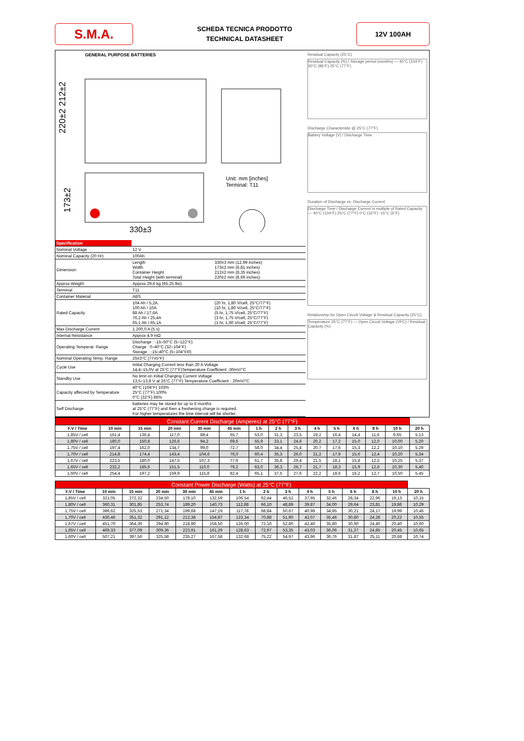S.M.A.
SCHEDA TECNICA PRODOTTO
TECHNICAL DATASHEET
12V 100AH
GENERAL PURPOSE BATTERIES
220±2 212±2
173±2
330±3
Unit: mm [inches]
Terminal: T11
| Specification | | |
| Nominal Voltage | 12 V | |
| Nominal Capacity (20 Hr) | 100Ah | |
| Dimension | Length Width Container Height Total Height (with terminal) | 330±3 mm (12,99 inches) 173±2 mm (6,81 inches) 212±2 mm (8,35 inches) 220±2 mm (8,66 inches) |
| Approx Weight | Approx 29,6 kg (65,25 lbs) | |
| Terminal | T11 | |
| Container Material | ABS | |
| Rated Capacity | 104 Ah / 5,2A 100 Ah / 10A 88 Ah / 17,6A 76,2 Ah / 25,4A 65,1 Ah / 65,1A | (20 hr, 1,80 V/cell, 25°C/77°F) (10 hr, 1,80 V/cell, 25°C/77°F) (5 hr, 1,75 V/cell, 25°C/77°F) (3 hr, 1,75 V/cell, 25°C/77°F) (1 hr, 1,60 V/cell, 25°C/77°F) |
| Max Discharge Current | 1.200,0 A (5 s) | |
| Internal Resistance | Approx 4,9 mΩ | |
| Operating Temperat. Range | Discharge : -15÷50°C (5÷122°F) Charge : 0÷40°C (32÷104°F) Storage : -15÷40°C (5÷104°FR) | |
| Nominal Operating Temp. Range | 25±3°C (77±5°F) | |
| Cycle Use | Initial Charging Current less than 20 A Voltage 14,4÷15,0V at 25°C (77°F)Temperature Coefficient -30mV/°C | |
| Standby Use | No limit on Initial Charging Current Voltage 13,5÷13,8 V at 25°C (77°F) Temperature Coefficient - 20mV/°C | |
| Capacity affecred by Temperature | 40°C (104°F) 103% 25°C (77°F) 100% 0°C (32°F) 86% | |
| Self Discharge | batteries may be stored for up to 6 months at 25°C (77°F) and then a freshening charge is required. For higher temperatures the time interval will be shorter. | |
Residual Capacity (25°C)
Residual Capacity (%) / Storage period (months) — 40°C (104°F) 30°C (86°F) 25°C (77°F)
Discharge Characteristic @ 25°C (77°F)
Battery Voltage (V) / Discharge Time
Duration of Discharge vs. Discharge Current
Discharge Time / Discharge Current in multiple of Rated Capacity — 40°C (104°F) 25°C (77°F) 0°C (32°F) -15°C (5°F)
Relationship for Open Circuit Voltage & Residual Capacity (25°C)
Temperature 25°C (77°F) — Open Circuit Voltage (VPC) / Residual Capacity (%)
| Constant Current Discharge (Amperes) at 25°C (77°F) | | | | | | | | | | | | | | |
| F.V / Time | 10 min | 15 min | 20 min | 30 min | 45 min | 1 h | 2 h | 3 h | 4 h | 5 h | 6 h | 8 h | 10 h | 20 h |
| 1,85V / cell | 161,4 | 136,4 | 117,0 | 88,4 | 65,7 | 53,0 | 31,3 | 23,5 | 19,2 | 16,4 | 14,4 | 11,6 | 9,65 | 5,13 |
| 1,80V / cell | 180,0 | 150,8 | 126,6 | 94,2 | 69,6 | 55,9 | 33,1 | 24,6 | 20,2 | 17,2 | 15,0 | 12,0 | 10,00 | 5,20 |
| 1,75V / cell | 197,4 | 162,0 | 134,7 | 99,0 | 72,7 | 58,0 | 34,4 | 25,4 | 20,7 | 17,6 | 15,3 | 12,2 | 10,10 | 5,29 |
| 1,70V / cell | 214,8 | 174,4 | 143,4 | 104,6 | 76,0 | 60,4 | 35,3 | 26,0 | 21,2 | 17,9 | 15,6 | 12,4 | 10,20 | 5,34 |
| 1,67V / cell | 223,5 | 180,0 | 147,5 | 107,3 | 77,6 | 61,7 | 35,8 | 26,4 | 21,5 | 18,1 | 15,8 | 12,5 | 10,25 | 5,37 |
| 1,65V / cell | 232,2 | 185,6 | 151,5 | 110,0 | 79,2 | 63,0 | 36,3 | 26,7 | 21,7 | 18,3 | 15,9 | 12,6 | 10,30 | 5,40 |
| 1,60V / cell | 254,4 | 197,2 | 159,9 | 115,8 | 82,4 | 65,1 | 37,5 | 27,6 | 22,2 | 18,6 | 16,2 | 12,7 | 10,50 | 5,45 |
| Constant Power Discharge (Watts) at 25°C (77°F) | | | | | | | | | | | | | | |
| F.V / Time | 10 min | 15 min | 20 min | 30 min | 45 min | 1 h | 2 h | 3 h | 4 h | 5 h | 6 h | 8 h | 10 h | 20 h |
| 1,85V / cell | 321,05 | 272,32 | 234,50 | 178,10 | 132,59 | 106,54 | 62,44 | 46,52 | 37,95 | 32,46 | 28,34 | 22,96 | 19,13 | 10,15 |
| 1,80V / cell | 360,31 | 301,85 | 253,74 | 189,20 | 140,73 | 112,88 | 66,10 | 48,89 | 39,87 | 34,00 | 29,64 | 23,81 | 19,86 | 10,29 |
| 1,75V / cell | 396,62 | 325,53 | 271,34 | 199,68 | 147,19 | 117,78 | 68,84 | 50,67 | 40,98 | 34,85 | 30,21 | 24,17 | 19,99 | 10,45 |
| 1,70V / cell | 430,46 | 351,32 | 291,12 | 212,38 | 154,87 | 123,34 | 70,88 | 51,90 | 42,07 | 35,46 | 30,80 | 24,28 | 20,22 | 10,55 |
| 1,67V / cell | 451,70 | 364,30 | 294,90 | 218,90 | 158,50 | 126,00 | 72,10 | 52,80 | 42,40 | 35,80 | 30,90 | 24,40 | 20,40 | 10,60 |
| 1,65V / cell | 469,33 | 377,09 | 309,36 | 223,91 | 161,29 | 128,63 | 72,97 | 53,35 | 43,03 | 36,06 | 31,27 | 24,85 | 20,45 | 10,65 |
| 1,60V / cell | 507,21 | 397,56 | 325,58 | 235,27 | 167,58 | 132,68 | 75,22 | 54,97 | 43,96 | 36,76 | 31,87 | 25,11 | 20,68 | 10,74 |